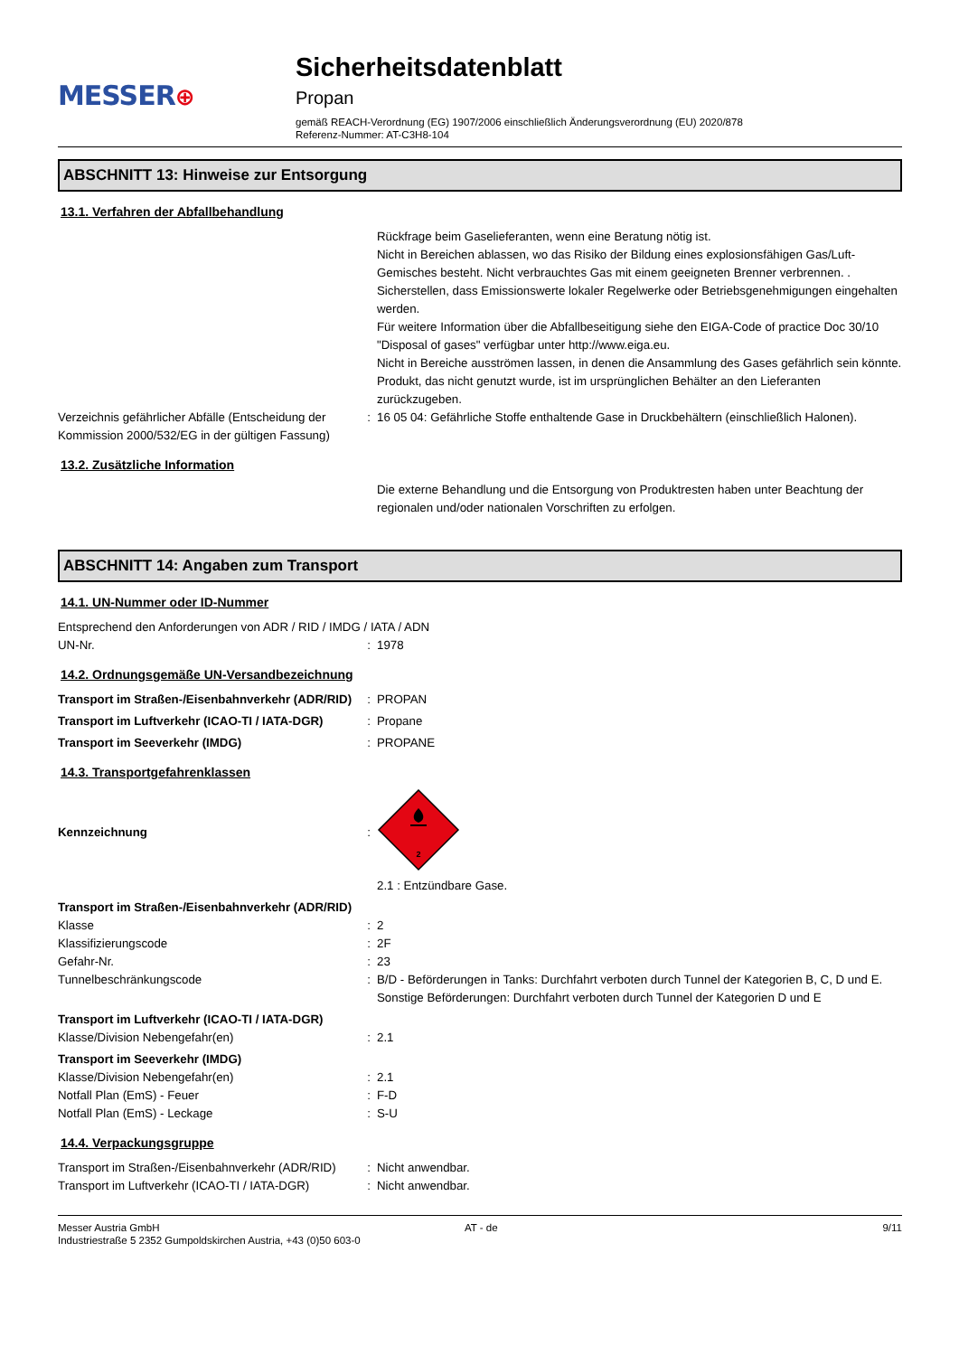MESSER⊕
Sicherheitsdatenblatt
Propan
gemäß REACH-Verordnung (EG) 1907/2006 einschließlich Änderungsverordnung (EU) 2020/878
Referenz-Nummer: AT-C3H8-104
ABSCHNITT 13: Hinweise zur Entsorgung
13.1. Verfahren der Abfallbehandlung
Rückfrage beim Gaselieferanten, wenn eine Beratung nötig ist.
Nicht in Bereichen ablassen, wo das Risiko der Bildung eines explosionsfähigen Gas/Luft-Gemisches besteht. Nicht verbrauchtes Gas mit einem geeigneten Brenner verbrennen. .
Sicherstellen, dass Emissionswerte lokaler Regelwerke oder Betriebsgenehmigungen eingehalten werden.
Für weitere Information über die Abfallbeseitigung siehe den EIGA-Code of practice Doc 30/10 "Disposal of gases" verfügbar unter http://www.eiga.eu.
Nicht in Bereiche ausströmen lassen, in denen die Ansammlung des Gases gefährlich sein könnte.
Produkt, das nicht genutzt wurde, ist im ursprünglichen Behälter an den Lieferanten zurückzugeben.
Verzeichnis gefährlicher Abfälle (Entscheidung der Kommission 2000/532/EG in der gültigen Fassung)
: 16 05 04: Gefährliche Stoffe enthaltende Gase in Druckbehältern (einschließlich Halonen).
13.2. Zusätzliche Information
Die externe Behandlung und die Entsorgung von Produktresten haben unter Beachtung der regionalen und/oder nationalen Vorschriften zu erfolgen.
ABSCHNITT 14: Angaben zum Transport
14.1. UN-Nummer oder ID-Nummer
Entsprechend den Anforderungen von ADR / RID / IMDG / IATA / ADN
UN-Nr. : 1978
14.2. Ordnungsgemäße UN-Versandbezeichnung
Transport im Straßen-/Eisenbahnverkehr (ADR/RID)
: PROPAN
Transport im Luftverkehr (ICAO-TI / IATA-DGR)
: Propane
Transport im Seeverkehr (IMDG) : PROPANE
14.3. Transportgefahrenklassen
Kennzeichnung :
2
2.1 : Entzündbare Gase.
Transport im Straßen-/Eisenbahnverkehr (ADR/RID)
Klasse : 2
Klassifizierungscode : 2F
Gefahr-Nr. : 23
Tunnelbeschränkungscode : B/D - Beförderungen in Tanks: Durchfahrt verboten durch Tunnel der Kategorien B, C, D und E. Sonstige Beförderungen: Durchfahrt verboten durch Tunnel der Kategorien D und E
Transport im Luftverkehr (ICAO-TI / IATA-DGR)
Klasse/Division Nebengefahr(en) : 2.1
Transport im Seeverkehr (IMDG)
Klasse/Division Nebengefahr(en) : 2.1
Notfall Plan (EmS) - Feuer : F-D
Notfall Plan (EmS) - Leckage : S-U
14.4. Verpackungsgruppe
Transport im Straßen-/Eisenbahnverkehr (ADR/RID)
: Nicht anwendbar.
Transport im Luftverkehr (ICAO-TI / IATA-DGR)
: Nicht anwendbar.
Messer Austria GmbH
Industriestraße 5 2352 Gumpoldskirchen Austria, +43 (0)50 603-0
AT - de 9/11